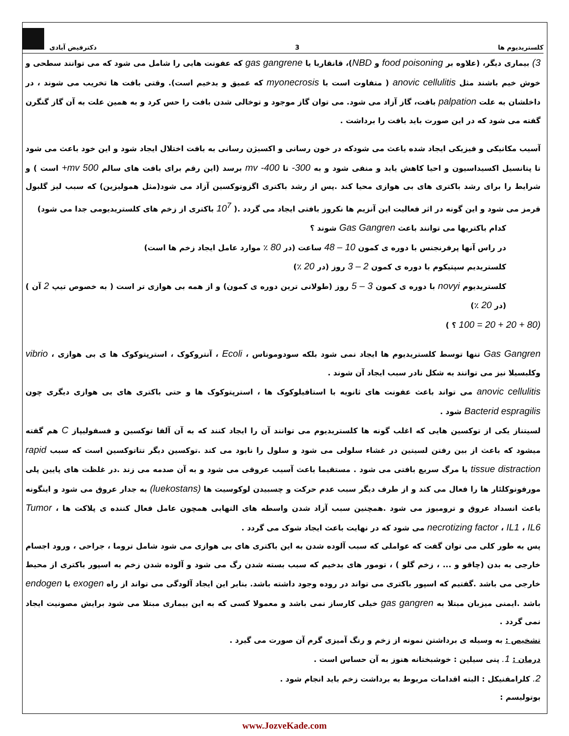کلستریدیوم ها 3 دکترفیض آبادی
3) بیماری دیگر، (علاوه بر food poisoning و NBD)، قانقاریا یا gas gangrene که عفونت هایی را شامل می شود که می توانند سطحی و خوش خیم باشند مثل anovic cellulitis ( متفاوت است با myonecrosis که عمیق و بدخیم است). وقتی بافت ها تخریب می شوند ، در داخلشان به علت palpation بافت، گاز آزاد می شود. می توان گاز موجود و توخالی شدن بافت را حس کرد و به همین علت به آن گاز گنگرن گفته می شود که در این صورت باید بافت را برداشت .
آسیب مکانیکی و فیزیکی ایجاد شده باعث می شودکه در خون رسانی و اکسیژن رسانی به بافت اختلال ایجاد شود و این خود باعث می شود تا پتانسیل اکسیداسیون و احیا کاهش یابد و منفی شود و به 300- تا 400- mv برسد (این رقم برای بافت های سالم 500 mv+ است ) و شرایط را برای رشد باکتری های بی هوازی محیا کند .پس از رشد باکتری اگزوتوکسین آزاد می شود(مثل همولیزین) که سبب لیز گلبول قرمز می شود و این گونه در اثر فعالیت این آنزیم ها نکروز بافتی ایجاد می گردد .( 10<sup>7</sup> باکتری از زخم های کلستریدیومی جدا می شود)
کدام باکتریها می توانند باعث Gas Gangren شوند ؟
در راس آنها پرفرنجنس با دوره ی کمون 10 – 48 ساعت (در 80 ٪ موارد عامل ایجاد زخم ها است)
کلستریدیم سپتیکوم با دوره ی کمون 2 – 3 روز (در 20 ٪)
کلستریدیوم novyi با دوره ی کمون 3 – 5 روز (طولانی ترین دوره ی کمون) و از همه بی هوازی تر است ( به خصوص تیپ 2 آن ) (در 20 ٪)
(80 + 20 + 20 = 100 ؟ )
Gas Gangren تنها توسط کلستریدیوم ها ایجاد نمی شود بلکه سودوموناس ، Ecoli ، آنتروکوک ، استرپتوکوک ها ی بی هوازی ، vibrio وکلبسیلا نیز می توانند به شکل نادر سبب ایجاد آن شوند .
anovic cellulitis می تواند باعث عفونت های ثانویه با استافیلوکوک ها ، استرپتوکوک ها و حتی باکتری های بی هوازی دیگری چون Bacterid espragilis شود .
لسیتناز یکی از توکسین هایی که اغلب گونه ها کلستریدیوم می توانند آن را ایجاد کنند که به آن آلفا توکسین و فسفولیپاز C هم گفته میشود که باعث از بین رفتن لسیتین در غشاء سلولی می شود و سلول را نابود می کند .توکسین دیگر تتاتوکسین است که سبب rapid tissue distraction یا مرگ سریع بافتی می شود . مستقیما باعث آسیب عروقی می شود و به آن صدمه می زند .در غلظت های پایین پلی مورفونوکلئار ها را فعال می کند و از طرف دیگر سبب عدم حرکت و چسبیدن لوکوسیت ها (luekostans) به جدار عروق می شود و اینگونه باعث انسداد عروق و ترومبوز می شود .همچنین سبب آزاد شدن واسطه های التهابی همچون عامل فعال کننده ی پلاکت ها ، Tumor necrotizing factor ، IL1 ، IL6 می شود که در نهایت باعث ایجاد شوک می گردد .
پس به طور کلی می توان گفت که عواملی که سبب آلوده شدن به این باکتری های بی هوازی می شود شامل تروما ، جراحی ، ورود اجسام خارجی به بدن (چاقو و ... ، زخم گلو ) ، تومور های بدخیم که سبب بسته شدن رگ می شود و آلوده شدن زخم به اسپور باکتری از محیط خارجی می باشد .گفتیم که اسپور باکتری می تواند در روده وجود داشته باشد. بنابر این ایجاد آلودگی می تواند از راه exogen یا endogen باشد .ایمنی میزبان مبتلا به gas gangren خیلی کارساز نمی باشد و معمولا کسی که به این بیماری مبتلا می شود برایش مصونیت ایجاد نمی گردد .
تشخیص : به وسیله ی برداشتن نمونه از زخم و رنگ آمیزی گرم آن صورت می گیرد .
درمان : 1. پنی سیلین : خوشبختانه هنوز به آن حساس است .
2. کلرامفنیکل : البته اقدامات مربوط به برداشت زخم باید انجام شود .
بوتولیسم :
www.JozveKade.com